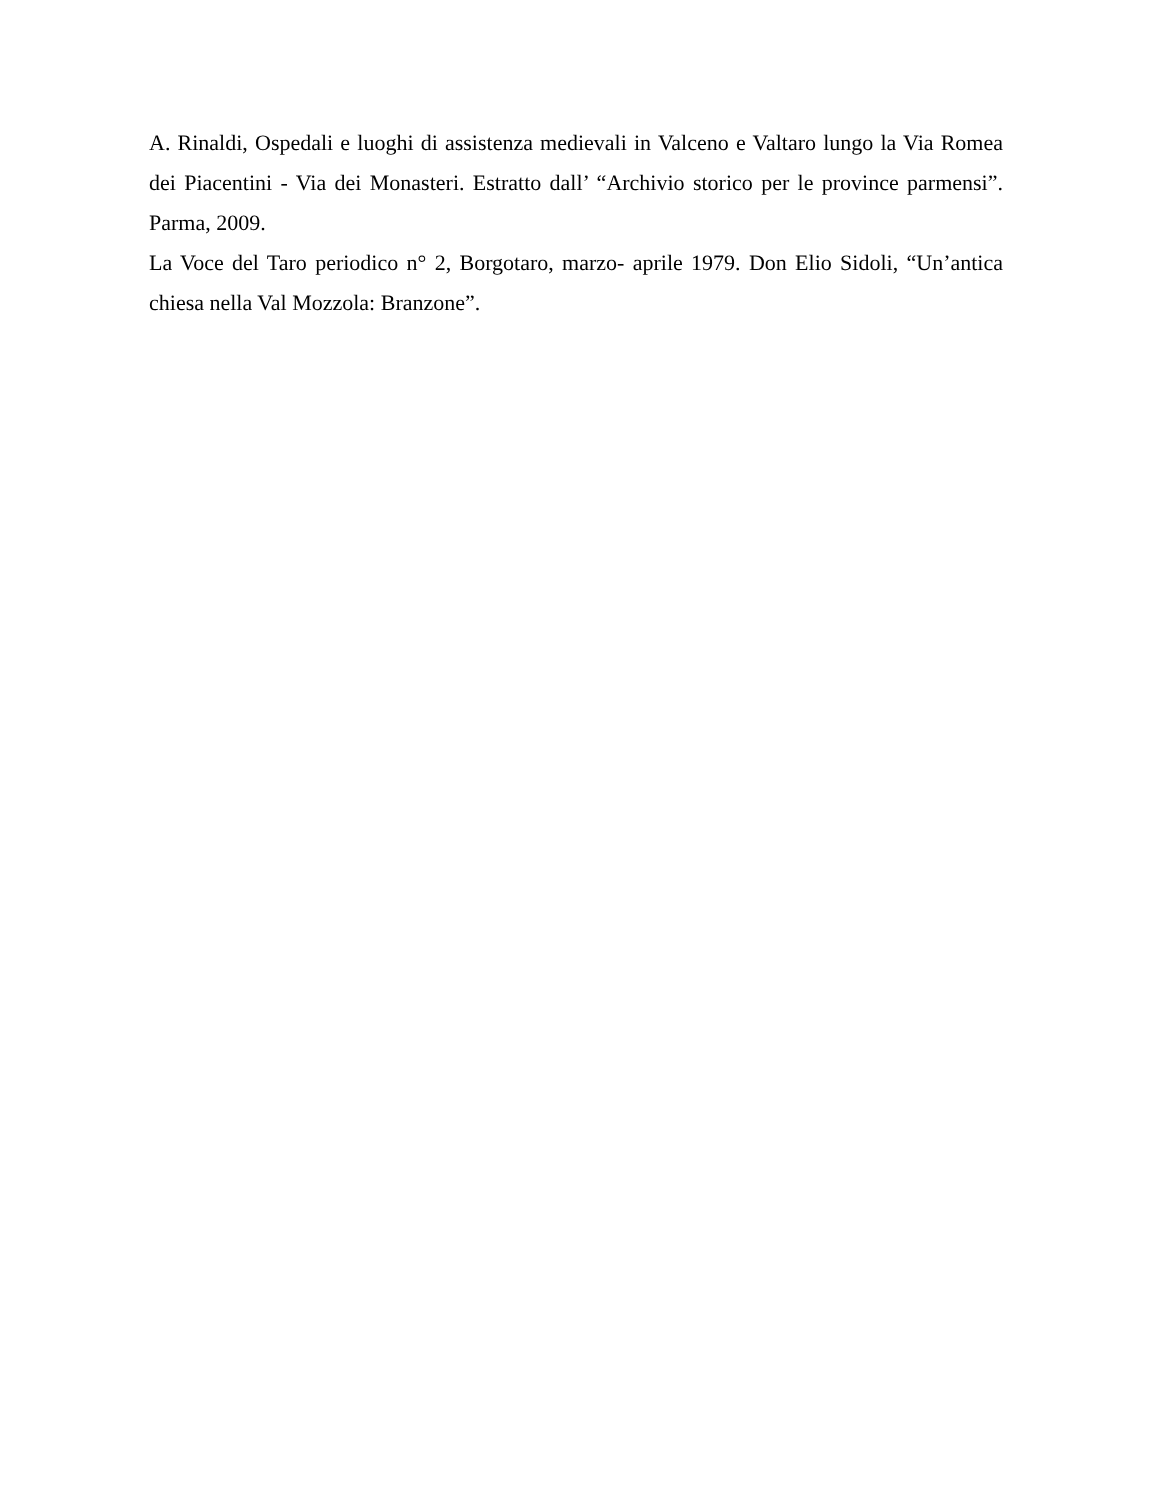A. Rinaldi, Ospedali e luoghi di assistenza medievali in Valceno e Valtaro lungo la Via Romea dei Piacentini - Via dei Monasteri. Estratto dall’ “Archivio storico per le province parmensi”. Parma, 2009.
La Voce del Taro periodico n° 2, Borgotaro, marzo- aprile 1979. Don Elio Sidoli, “Un’antica chiesa nella Val Mozzola: Branzone”.